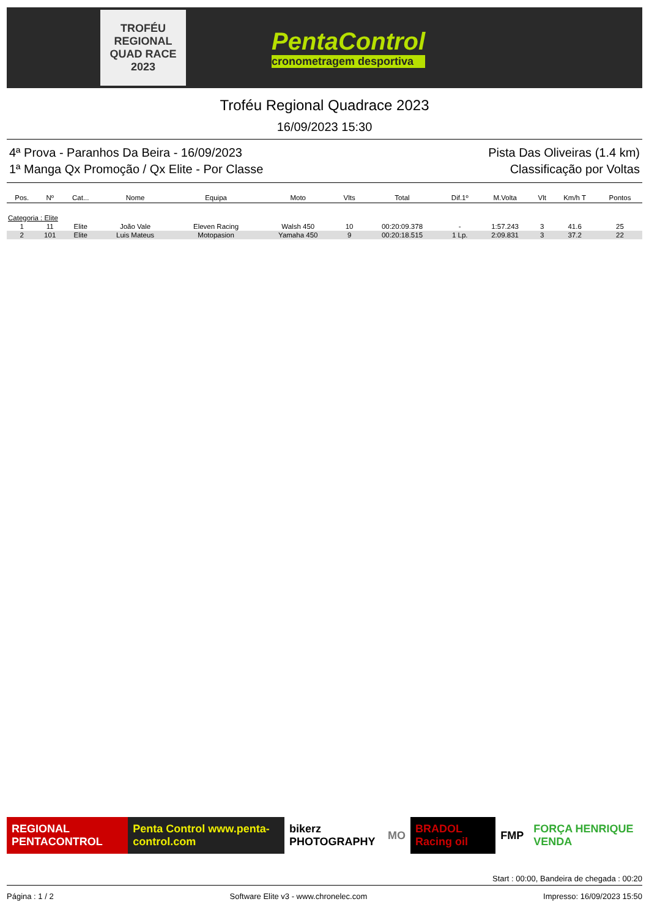TROFÉU REGIONAL QUAD RACE 2023
PentaControl
cronometragem desportiva
Troféu Regional Quadrace 2023
16/09/2023 15:30
4ª Prova - Paranhos Da Beira - 16/09/2023 Pista Das Oliveiras (1.4 km)
1ª Manga Qx Promoção / Qx Elite - Por Classe Classificação por Voltas
| Pos. | Nº | Cat... | Nome | Equipa | Moto | Vlts | Total | Dif.1º | M.Volta | Vlt | Km/h T | Pontos |
| --- | --- | --- | --- | --- | --- | --- | --- | --- | --- | --- | --- | --- |
| Categoria : Elite | | | | | | | | | | | | |
| 1 | 11 | Elite | João Vale | Eleven Racing | Walsh 450 | 10 | 00:20:09.378 | - | 1:57.243 | 3 | 41.6 | 25 |
| 2 | 101 | Elite | Luis Mateus | Motopasion | Yamaha 450 | 9 | 00:20:18.515 | 1 Lp. | 2:09.831 | 3 | 37.2 | 22 |
REGIONAL PENTACONTROL
Penta Control www.penta-control.com
bikerz PHOTOGRAPHY MO BRADOL Racing oil FMP FORÇA HENRIQUE VENDA
Start : 00:00, Bandeira de chegada : 00:20
Página : 1 / 2 Software Elite v3 - www.chronelec.com Impresso: 16/09/2023 15:50